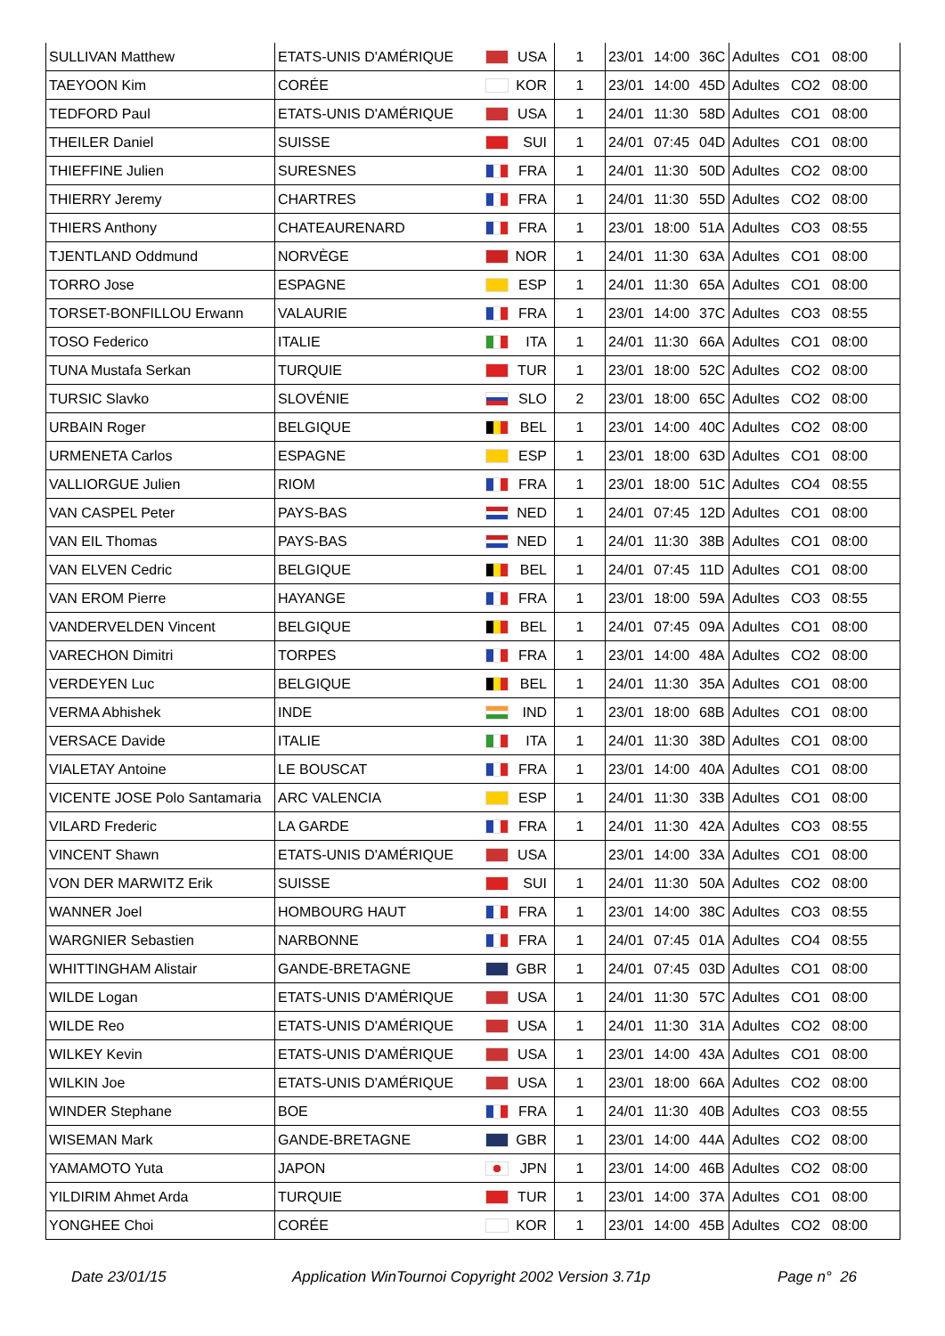| SULLIVAN Matthew | ETATS-UNIS D'AMÉRIQUE | | USA | 1 | 23/01 | 14:00 | 36C | Adultes | CO1 | 08:00 |
| TAEYOON Kim | CORÉE | | KOR | 1 | 23/01 | 14:00 | 45D | Adultes | CO2 | 08:00 |
| TEDFORD Paul | ETATS-UNIS D'AMÉRIQUE | | USA | 1 | 24/01 | 11:30 | 58D | Adultes | CO1 | 08:00 |
| THEILER Daniel | SUISSE | | SUI | 1 | 24/01 | 07:45 | 04D | Adultes | CO1 | 08:00 |
| THIEFFINE Julien | SURESNES | | FRA | 1 | 24/01 | 11:30 | 50D | Adultes | CO2 | 08:00 |
| THIERRY Jeremy | CHARTRES | | FRA | 1 | 24/01 | 11:30 | 55D | Adultes | CO2 | 08:00 |
| THIERS Anthony | CHATEAURENARD | | FRA | 1 | 23/01 | 18:00 | 51A | Adultes | CO3 | 08:55 |
| TJENTLAND Oddmund | NORVÈGE | | NOR | 1 | 24/01 | 11:30 | 63A | Adultes | CO1 | 08:00 |
| TORRO Jose | ESPAGNE | | ESP | 1 | 24/01 | 11:30 | 65A | Adultes | CO1 | 08:00 |
| TORSET-BONFILLOU Erwann | VALAURIE | | FRA | 1 | 23/01 | 14:00 | 37C | Adultes | CO3 | 08:55 |
| TOSO Federico | ITALIE | | ITA | 1 | 24/01 | 11:30 | 66A | Adultes | CO1 | 08:00 |
| TUNA Mustafa Serkan | TURQUIE | | TUR | 1 | 23/01 | 18:00 | 52C | Adultes | CO2 | 08:00 |
| TURSIC Slavko | SLOVÉNIE | | SLO | 2 | 23/01 | 18:00 | 65C | Adultes | CO2 | 08:00 |
| URBAIN Roger | BELGIQUE | | BEL | 1 | 23/01 | 14:00 | 40C | Adultes | CO2 | 08:00 |
| URMENETA Carlos | ESPAGNE | | ESP | 1 | 23/01 | 18:00 | 63D | Adultes | CO1 | 08:00 |
| VALLIORGUE Julien | RIOM | | FRA | 1 | 23/01 | 18:00 | 51C | Adultes | CO4 | 08:55 |
| VAN CASPEL Peter | PAYS-BAS | | NED | 1 | 24/01 | 07:45 | 12D | Adultes | CO1 | 08:00 |
| VAN EIL Thomas | PAYS-BAS | | NED | 1 | 24/01 | 11:30 | 38B | Adultes | CO1 | 08:00 |
| VAN ELVEN Cedric | BELGIQUE | | BEL | 1 | 24/01 | 07:45 | 11D | Adultes | CO1 | 08:00 |
| VAN EROM Pierre | HAYANGE | | FRA | 1 | 23/01 | 18:00 | 59A | Adultes | CO3 | 08:55 |
| VANDERVELDEN Vincent | BELGIQUE | | BEL | 1 | 24/01 | 07:45 | 09A | Adultes | CO1 | 08:00 |
| VARECHON Dimitri | TORPES | | FRA | 1 | 23/01 | 14:00 | 48A | Adultes | CO2 | 08:00 |
| VERDEYEN Luc | BELGIQUE | | BEL | 1 | 24/01 | 11:30 | 35A | Adultes | CO1 | 08:00 |
| VERMA Abhishek | INDE | | IND | 1 | 23/01 | 18:00 | 68B | Adultes | CO1 | 08:00 |
| VERSACE Davide | ITALIE | | ITA | 1 | 24/01 | 11:30 | 38D | Adultes | CO1 | 08:00 |
| VIALETAY Antoine | LE BOUSCAT | | FRA | 1 | 23/01 | 14:00 | 40A | Adultes | CO1 | 08:00 |
| VICENTE JOSE Polo Santamaria | ARC VALENCIA | | ESP | 1 | 24/01 | 11:30 | 33B | Adultes | CO1 | 08:00 |
| VILARD Frederic | LA GARDE | | FRA | 1 | 24/01 | 11:30 | 42A | Adultes | CO3 | 08:55 |
| VINCENT Shawn | ETATS-UNIS D'AMÉRIQUE | | USA | | 23/01 | 14:00 | 33A | Adultes | CO1 | 08:00 |
| VON DER MARWITZ Erik | SUISSE | | SUI | 1 | 24/01 | 11:30 | 50A | Adultes | CO2 | 08:00 |
| WANNER Joel | HOMBOURG HAUT | | FRA | 1 | 23/01 | 14:00 | 38C | Adultes | CO3 | 08:55 |
| WARGNIER Sebastien | NARBONNE | | FRA | 1 | 24/01 | 07:45 | 01A | Adultes | CO4 | 08:55 |
| WHITTINGHAM Alistair | GANDE-BRETAGNE | | GBR | 1 | 24/01 | 07:45 | 03D | Adultes | CO1 | 08:00 |
| WILDE Logan | ETATS-UNIS D'AMÉRIQUE | | USA | 1 | 24/01 | 11:30 | 57C | Adultes | CO1 | 08:00 |
| WILDE Reo | ETATS-UNIS D'AMÉRIQUE | | USA | 1 | 24/01 | 11:30 | 31A | Adultes | CO2 | 08:00 |
| WILKEY Kevin | ETATS-UNIS D'AMÉRIQUE | | USA | 1 | 23/01 | 14:00 | 43A | Adultes | CO1 | 08:00 |
| WILKIN Joe | ETATS-UNIS D'AMÉRIQUE | | USA | 1 | 23/01 | 18:00 | 66A | Adultes | CO2 | 08:00 |
| WINDER Stephane | BOE | | FRA | 1 | 24/01 | 11:30 | 40B | Adultes | CO3 | 08:55 |
| WISEMAN Mark | GANDE-BRETAGNE | | GBR | 1 | 23/01 | 14:00 | 44A | Adultes | CO2 | 08:00 |
| YAMAMOTO Yuta | JAPON | | JPN | 1 | 23/01 | 14:00 | 46B | Adultes | CO2 | 08:00 |
| YILDIRIM Ahmet Arda | TURQUIE | | TUR | 1 | 23/01 | 14:00 | 37A | Adultes | CO1 | 08:00 |
| YONGHEE Choi | CORÉE | | KOR | 1 | 23/01 | 14:00 | 45B | Adultes | CO2 | 08:00 |
Date 23/01/15 Application WinTournoi Copyright 2002 Version 3.71p Page n° 26